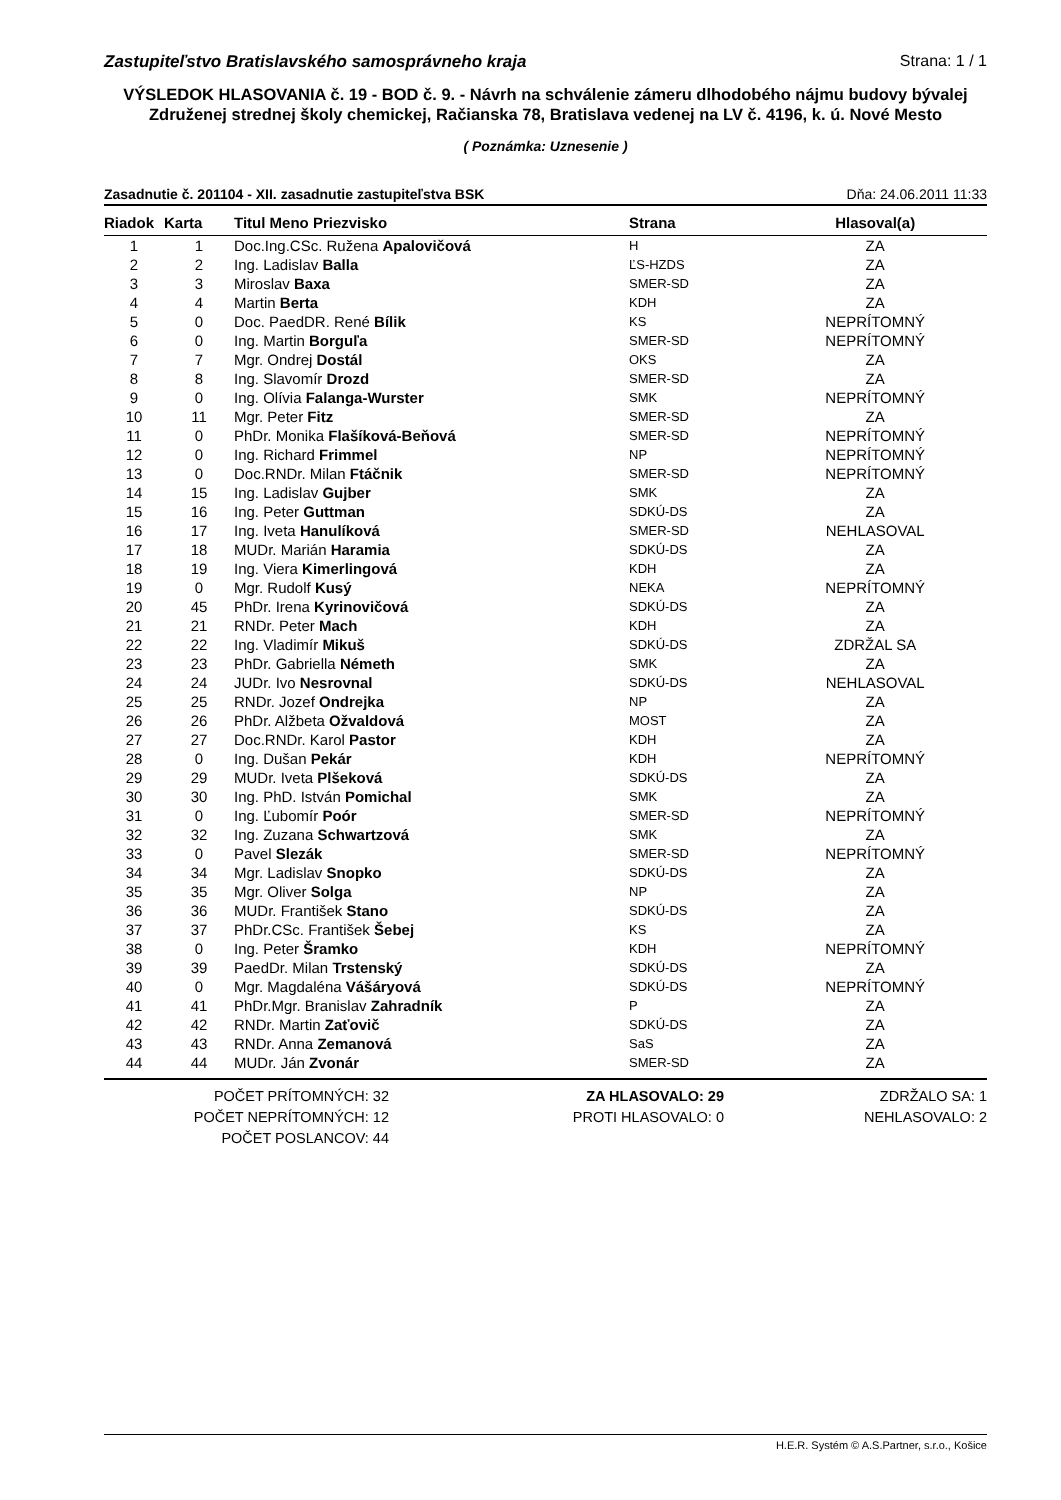Zastupiteľstvo Bratislavského samosprávneho kraja Strana: 1 / 1
VÝSLEDOK HLASOVANIA č. 19 - BOD č. 9. - Návrh na schválenie zámeru dlhodobého nájmu budovy bývalej Združenej strednej školy chemickej, Račianska 78, Bratislava vedenej na LV č. 4196, k. ú. Nové Mesto
( Poznámka: Uznesenie )
Zasadnutie č. 201104 - XII. zasadnutie zastupiteľstva BSK Dňa: 24.06.2011 11:33
| Riadok | Karta | Titul Meno Priezvisko | Strana | Hlasoval(a) |
| --- | --- | --- | --- | --- |
| 1 | 1 | Doc.Ing.CSc. Ružena Apalovičová | H | ZA |
| 2 | 2 | Ing. Ladislav Balla | ĽS-HZDS | ZA |
| 3 | 3 | Miroslav Baxa | SMER-SD | ZA |
| 4 | 4 | Martin Berta | KDH | ZA |
| 5 | 0 | Doc. PaedDR. René Bílik | KS | NEPRÍTOMNÝ |
| 6 | 0 | Ing. Martin Borguľa | SMER-SD | NEPRÍTOMNÝ |
| 7 | 7 | Mgr. Ondrej Dostál | OKS | ZA |
| 8 | 8 | Ing. Slavomír Drozd | SMER-SD | ZA |
| 9 | 0 | Ing. Olívia Falanga-Wurster | SMK | NEPRÍTOMNÝ |
| 10 | 11 | Mgr. Peter Fitz | SMER-SD | ZA |
| 11 | 0 | PhDr. Monika Flašíková-Beňová | SMER-SD | NEPRÍTOMNÝ |
| 12 | 0 | Ing. Richard Frimmel | NP | NEPRÍTOMNÝ |
| 13 | 0 | Doc.RNDr. Milan Ftáčnik | SMER-SD | NEPRÍTOMNÝ |
| 14 | 15 | Ing. Ladislav Gujber | SMK | ZA |
| 15 | 16 | Ing. Peter Guttman | SDKÚ-DS | ZA |
| 16 | 17 | Ing. Iveta Hanulíková | SMER-SD | NEHLASOVAL |
| 17 | 18 | MUDr. Marián Haramia | SDKÚ-DS | ZA |
| 18 | 19 | Ing. Viera Kimerlingová | KDH | ZA |
| 19 | 0 | Mgr. Rudolf Kusý | NEKA | NEPRÍTOMNÝ |
| 20 | 45 | PhDr. Irena Kyrinovičová | SDKÚ-DS | ZA |
| 21 | 21 | RNDr. Peter Mach | KDH | ZA |
| 22 | 22 | Ing. Vladimír Mikuš | SDKÚ-DS | ZDRŽAL SA |
| 23 | 23 | PhDr. Gabriella Németh | SMK | ZA |
| 24 | 24 | JUDr. Ivo Nesrovnal | SDKÚ-DS | NEHLASOVAL |
| 25 | 25 | RNDr. Jozef Ondrejka | NP | ZA |
| 26 | 26 | PhDr. Alžbeta Ožvaldová | MOST | ZA |
| 27 | 27 | Doc.RNDr. Karol Pastor | KDH | ZA |
| 28 | 0 | Ing. Dušan Pekár | KDH | NEPRÍTOMNÝ |
| 29 | 29 | MUDr. Iveta Plšeková | SDKÚ-DS | ZA |
| 30 | 30 | Ing. PhD. István Pomichal | SMK | ZA |
| 31 | 0 | Ing. Ľubomír Poór | SMER-SD | NEPRÍTOMNÝ |
| 32 | 32 | Ing. Zuzana Schwartzová | SMK | ZA |
| 33 | 0 | Pavel Slezák | SMER-SD | NEPRÍTOMNÝ |
| 34 | 34 | Mgr. Ladislav Snopko | SDKÚ-DS | ZA |
| 35 | 35 | Mgr. Oliver Solga | NP | ZA |
| 36 | 36 | MUDr. František Stano | SDKÚ-DS | ZA |
| 37 | 37 | PhDr.CSc. František Šebej | KS | ZA |
| 38 | 0 | Ing. Peter Šramko | KDH | NEPRÍTOMNÝ |
| 39 | 39 | PaedDr. Milan Trstenský | SDKÚ-DS | ZA |
| 40 | 0 | Mgr. Magdaléna Vášáryová | SDKÚ-DS | NEPRÍTOMNÝ |
| 41 | 41 | PhDr.Mgr. Branislav Zahradník | P | ZA |
| 42 | 42 | RNDr. Martin Zaťovič | SDKÚ-DS | ZA |
| 43 | 43 | RNDr. Anna Zemanová | SaS | ZA |
| 44 | 44 | MUDr. Ján Zvonár | SMER-SD | ZA |
POČET PRÍTOMNÝCH: 32
POČET NEPRÍTOMNÝCH: 12
POČET POSLANCOV: 44
ZA HLASOVALO: 29
PROTI HLASOVALO: 0
ZDRŽALO SA: 1
NEHLASOVALO: 2
H.E.R. Systém © A.S.Partner, s.r.o., Košice